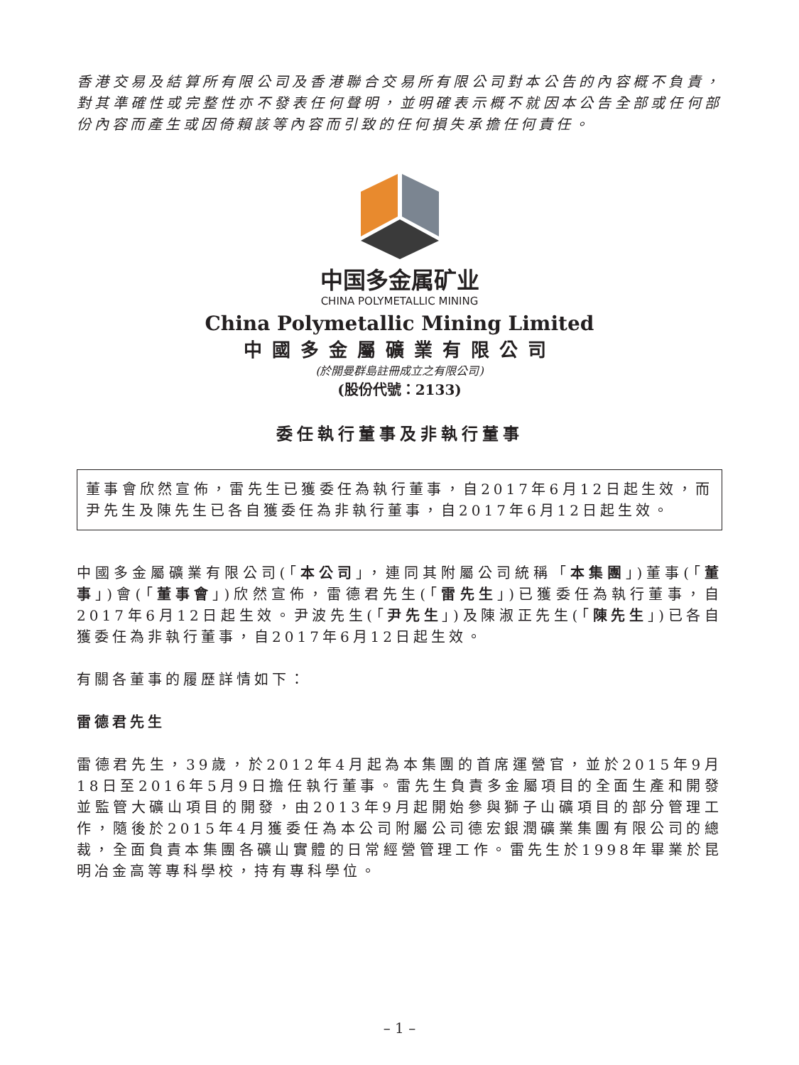香港交易及結算所有限公司及香港聯合交易所有限公司對本公告的內容概不負責，對其準確性或完整性亦不發表任何聲明，並明確表示概不就因本公告全部或任何部份內容而產生或因倚賴該等內容而引致的任何損失承擔任何責任。
中国多金属矿业
CHINA POLYMETALLIC MINING
China Polymetallic Mining Limited
中國多金屬礦業有限公司
(於開曼群島註冊成立之有限公司)
(股份代號：2133)
委任執行董事及非執行董事
董事會欣然宣佈，雷先生已獲委任為執行董事，自2017年6月12日起生效，而尹先生及陳先生已各自獲委任為非執行董事，自2017年6月12日起生效。
中國多金屬礦業有限公司(「本公司」，連同其附屬公司統稱「本集團」)董事(「董事」)會(「董事會」)欣然宣佈，雷德君先生(「雷先生」)已獲委任為執行董事，自2017年6月12日起生效。尹波先生(「尹先生」)及陳淑正先生(「陳先生」)已各自獲委任為非執行董事，自2017年6月12日起生效。
有關各董事的履歷詳情如下：
雷德君先生
雷德君先生，39歲，於2012年4月起為本集團的首席運營官，並於2015年9月18日至2016年5月9日擔任執行董事。雷先生負責多金屬項目的全面生產和開發並監管大礦山項目的開發，由2013年9月起開始參與獅子山礦項目的部分管理工作，隨後於2015年4月獲委任為本公司附屬公司德宏銀潤礦業集團有限公司的總裁，全面負責本集團各礦山實體的日常經營管理工作。雷先生於1998年畢業於昆明冶金高等專科學校，持有專科學位。
– 1 –